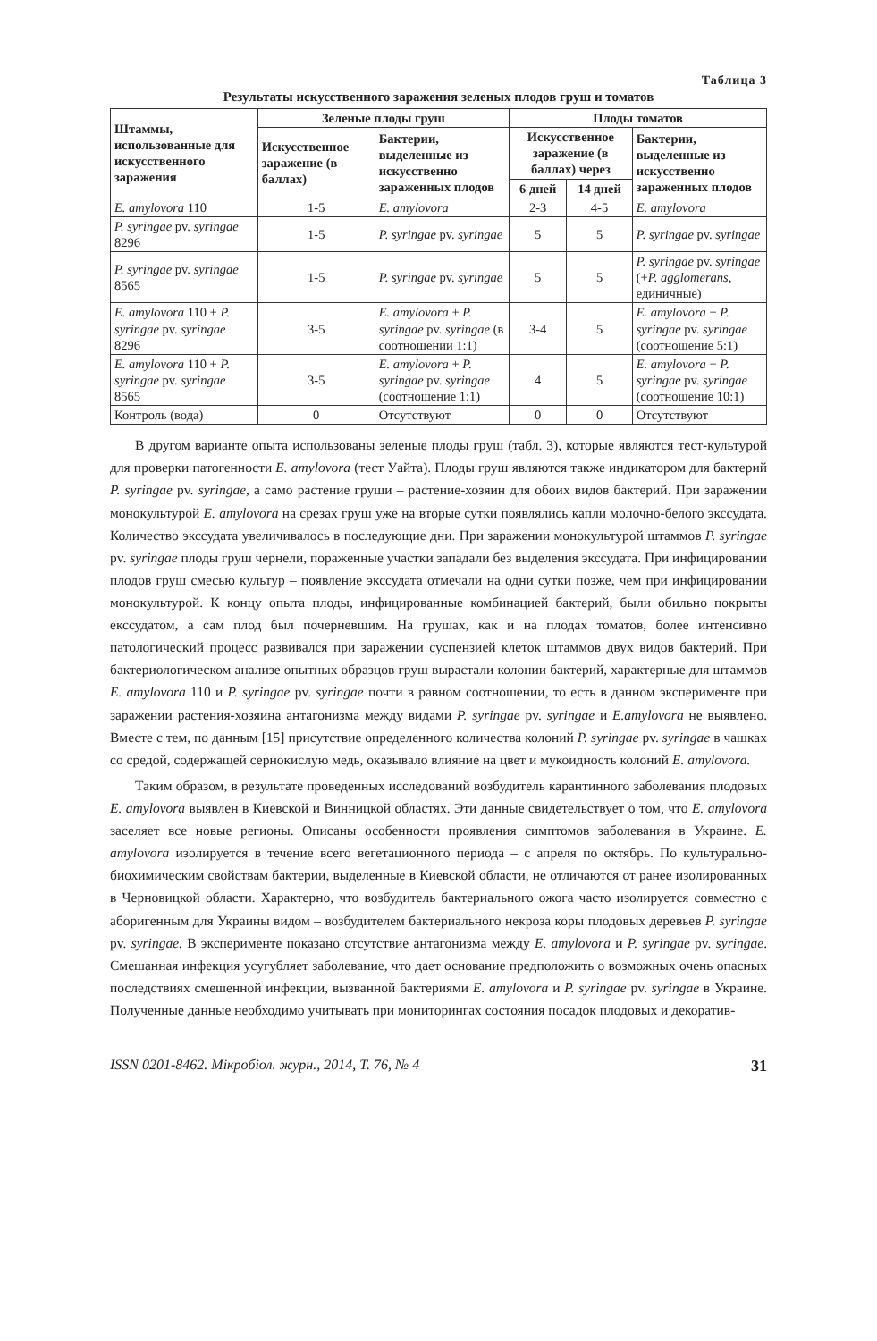Таблица 3
Результаты искусственного заражения зеленых плодов груш и томатов
| Штаммы, использованные для искусственного заражения | Зеленые плоды груш | | Плоды томатов | | |
| --- | --- | --- | --- | --- | --- |
| | Искусственное заражение (в баллах) | Бактерии, выделенные из искусственно зараженных плодов | Искусственное заражение (в баллах) через | | Бактерии, выделенные из искусственно зараженных плодов |
| | | | 6 дней | 14 дней | |
| E. amylovora 110 | 1-5 | E. amylovora | 2-3 | 4-5 | E. amylovora |
| P. syringae pv. syringae 8296 | 1-5 | P. syringae pv. syringae | 5 | 5 | P. syringae pv. syringae |
| P. syringae pv. syringae 8565 | 1-5 | P. syringae pv. syringae | 5 | 5 | P. syringae pv. syringae (+ P. agglomerans , единичные) |
| E. amylovora 110 + P. syringae pv. syringae 8296 | 3-5 | E. amylovora + P. syringae pv. syringae (в соотношении 1:1) | 3-4 | 5 | E. amylovora + P. syringae pv. syringae (соотношение 5:1) |
| E. amylovora 110 + P. syringae pv. syringae 8565 | 3-5 | E. amylovora + P. syringae pv. syringae (соотношение 1:1) | 4 | 5 | E. amylovora + P. syringae pv. syringae (соотношение 10:1) |
| Контроль (вода) | 0 | Отсутствуют | 0 | 0 | Отсутствуют |
В другом варианте опыта использованы зеленые плоды груш (табл. 3), которые являются тест-культурой для проверки патогенности E. amylovora (тест Уайта). Плоды груш являются также индикатором для бактерий P. syringae pv. syringae, а само растение груши – растение-хозяин для обоих видов бактерий. При заражении монокультурой E. amylovora на срезах груш уже на вторые сутки появлялись капли молочно-белого экссудата. Количество экссудата увеличивалось в последующие дни. При заражении монокультурой штаммов P. syringae pv. syringae плоды груш чернели, пораженные участки западали без выделения экссудата. При инфицировании плодов груш смесью культур – появление экссудата отмечали на одни сутки позже, чем при инфицировании монокультурой. К концу опыта плоды, инфицированные комбинацией бактерий, были обильно покрыты екссудатом, а сам плод был почерневшим. На грушах, как и на плодах томатов, более интенсивно патологический процесс развивался при заражении суспензией клеток штаммов двух видов бактерий. При бактериологическом анализе опытных образцов груш вырастали колонии бактерий, характерные для штаммов E. amylovora 110 и P. syringae pv. syringae почти в равном соотношении, то есть в данном эксперименте при заражении растения-хозяина антагонизма между видами P. syringae pv. syringae и E.amylovora не выявлено. Вместе с тем, по данным [15] присутствие определенного количества колоний P. syringae pv. syringae в чашках со средой, содержащей сернокислую медь, оказывало влияние на цвет и мукоидность колоний E. amylovora.
Таким образом, в результате проведенных исследований возбудитель карантинного заболевания плодовых E. amylovora выявлен в Киевской и Винницкой областях. Эти данные свидетельствует о том, что E. amylovora заселяет все новые регионы. Описаны особенности проявления симптомов заболевания в Украине. E. amylovora изолируется в течение всего вегетационного периода – с апреля по октябрь. По культурально-биохимическим свойствам бактерии, выделенные в Киевской области, не отличаются от ранее изолированных в Черновицкой области. Характерно, что возбудитель бактериального ожога часто изолируется совместно с аборигенным для Украины видом – возбудителем бактериального некроза коры плодовых деревьев P. syringae pv. syringae. В эксперименте показано отсутствие антагонизма между E. amylovora и P. syringae pv. syringae. Смешанная инфекция усугубляет заболевание, что дает основание предположить о возможных очень опасных последствиях смешенной инфекции, вызванной бактериями E. amylovora и P. syringae pv. syringae в Украине. Полученные данные необходимо учитывать при мониторингах состояния посадок плодовых и декоратив-
ISSN 0201-8462. Мікробіол. журн., 2014, Т. 76, № 4 31